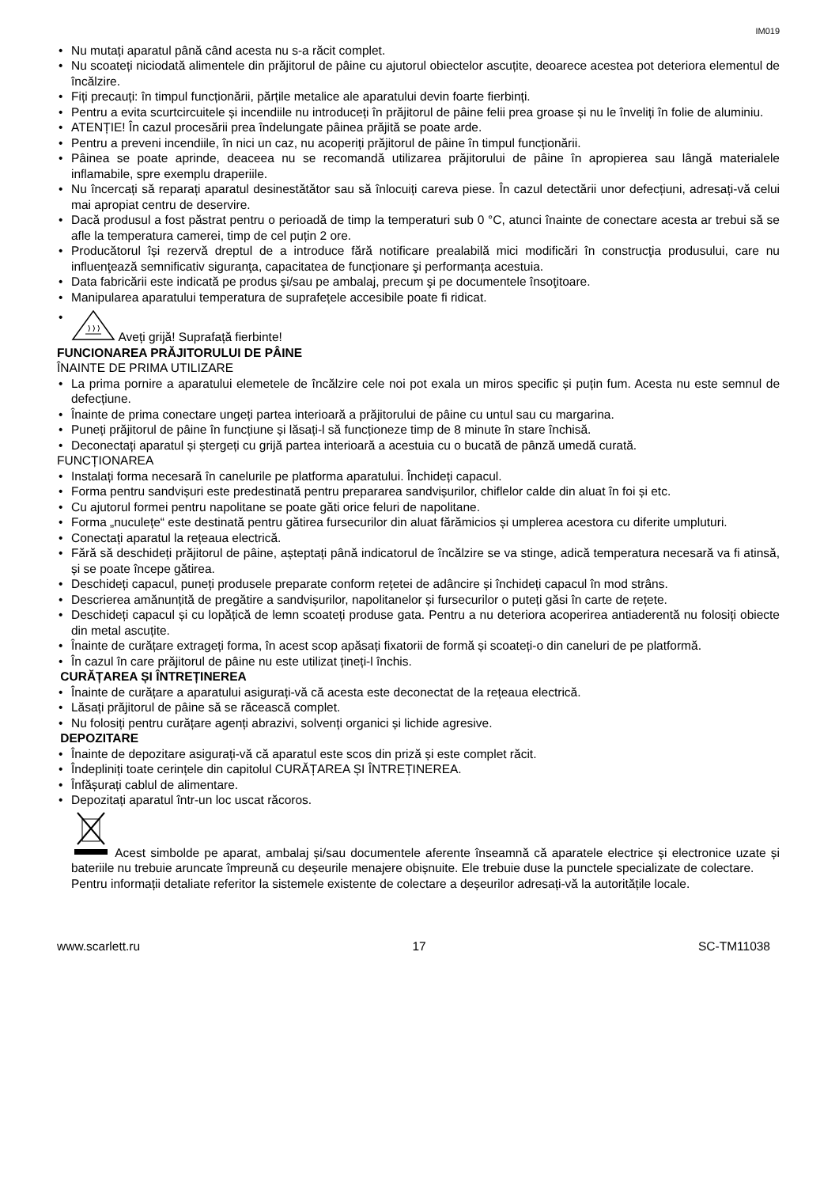IM019
• Nu mutați aparatul până când acesta nu s-a răcit complet.
• Nu scoateți niciodată alimentele din prăjitorul de pâine cu ajutorul obiectelor ascuțite, deoarece acestea pot deteriora elementul de încălzire.
• Fiți precauți: în timpul funcționării, părțile metalice ale aparatului devin foarte fierbinți.
• Pentru a evita scurtcircuitele și incendiile nu introduceți în prăjitorul de pâine felii prea groase și nu le înveliți în folie de aluminiu.
• ATENȚIE! În cazul procesării prea îndelungate pâinea prăjită se poate arde.
• Pentru a preveni incendiile, în nici un caz, nu acoperiți prăjitorul de pâine în timpul funcționării.
• Pâinea se poate aprinde, deaceea nu se recomandă utilizarea prăjitorului de pâine în apropierea sau lângă materialele inflamabile, spre exemplu draperiile.
• Nu încercați să reparați aparatul desinestătător sau să înlocuiți careva piese. În cazul detectării unor defecțiuni, adresați-vă celui mai apropiat centru de deservire.
• Dacă produsul a fost păstrat pentru o perioadă de timp la temperaturi sub 0 °C, atunci înainte de conectare acesta ar trebui să se afle la temperatura camerei, timp de cel puțin 2 ore.
• Producătorul își rezervă dreptul de a introduce fără notificare prealabilă mici modificări în construcţia produsului, care nu influenţează semnificativ siguranţa, capacitatea de funcționare şi performanța acestuia.
• Data fabricării este indicată pe produs şi/sau pe ambalaj, precum şi pe documentele însoţitoare.
• Manipularea aparatului temperatura de suprafețele accesibile poate fi ridicat.
• Aveți grijă! Suprafață fierbinte!
FUNCIONAREA PRĂJITORULUI DE PÂINE
ÎNAINTE DE PRIMA UTILIZARE
• La prima pornire a aparatului elemetele de încălzire cele noi pot exala un miros specific și puțin fum. Acesta nu este semnul de defecțiune.
• Înainte de prima conectare ungeți partea interioară a prăjitorului de pâine cu untul sau cu margarina.
• Puneți prăjitorul de pâine în funcțiune și lăsați-l să funcționeze timp de 8 minute în stare închisă.
• Deconectați aparatul și ștergeți cu grijă partea interioară a acestuia cu o bucată de pânză umedă curată.
FUNCȚIONAREA
• Instalați forma necesară în canelurile pe platforma aparatului. Închideți capacul.
• Forma pentru sandvișuri este predestinată pentru prepararea sandvișurilor, chiflelor calde din aluat în foi și etc.
• Cu ajutorul formei pentru napolitane se poate găti orice feluri de napolitane.
• Forma „nuculețe“ este destinată pentru gătirea fursecurilor din aluat fărămicios și umplerea acestora cu diferite umpluturi.
• Conectați aparatul la rețeaua electrică.
• Fără să deschideți prăjitorul de pâine, așteptați până indicatorul de încălzire se va stinge, adică temperatura necesară va fi atinsă, și se poate începe gătirea.
• Deschideți capacul, puneți produsele preparate conform rețetei de adâncire și închideți capacul în mod strâns.
• Descrierea amănunțită de pregătire a sandvișurilor, napolitanelor și fursecurilor o puteți găsi în carte de rețete.
• Deschideți capacul și cu lopățică de lemn scoateți produse gata. Pentru a nu deteriora acoperirea antiaderentă nu folosiți obiecte din metal ascuțite.
• Înainte de curățare extrageți forma, în acest scop apăsați fixatorii de formă și scoateți-o din caneluri de pe platformă.
• În cazul în care prăjitorul de pâine nu este utilizat țineți-l închis.
CURĂȚAREA ȘI ÎNTREȚINEREA
• Înainte de curățare a aparatului asigurați-vă că acesta este deconectat de la rețeaua electrică.
• Lăsați prăjitorul de pâine să se răcească complet.
• Nu folosiți pentru curățare agenți abrazivi, solvenți organici și lichide agresive.
DEPOZITARE
• Înainte de depozitare asigurați-vă că aparatul este scos din priză și este complet răcit.
• Îndepliniți toate cerințele din capitolul CURĂȚAREA ȘI ÎNTREȚINEREA.
• Înfășurați cablul de alimentare.
• Depozitați aparatul într-un loc uscat răcoros.
Acest simbolde pe aparat, ambalaj și/sau documentele aferente înseamnă că aparatele electrice și electronice uzate și bateriile nu trebuie aruncate împreună cu deșeurile menajere obișnuite. Ele trebuie duse la punctele specializate de colectare.
Pentru informații detaliate referitor la sistemele existente de colectare a deșeurilor adresați-vă la autoritățile locale.
www.scarlett.ru 17 SC-TM11038